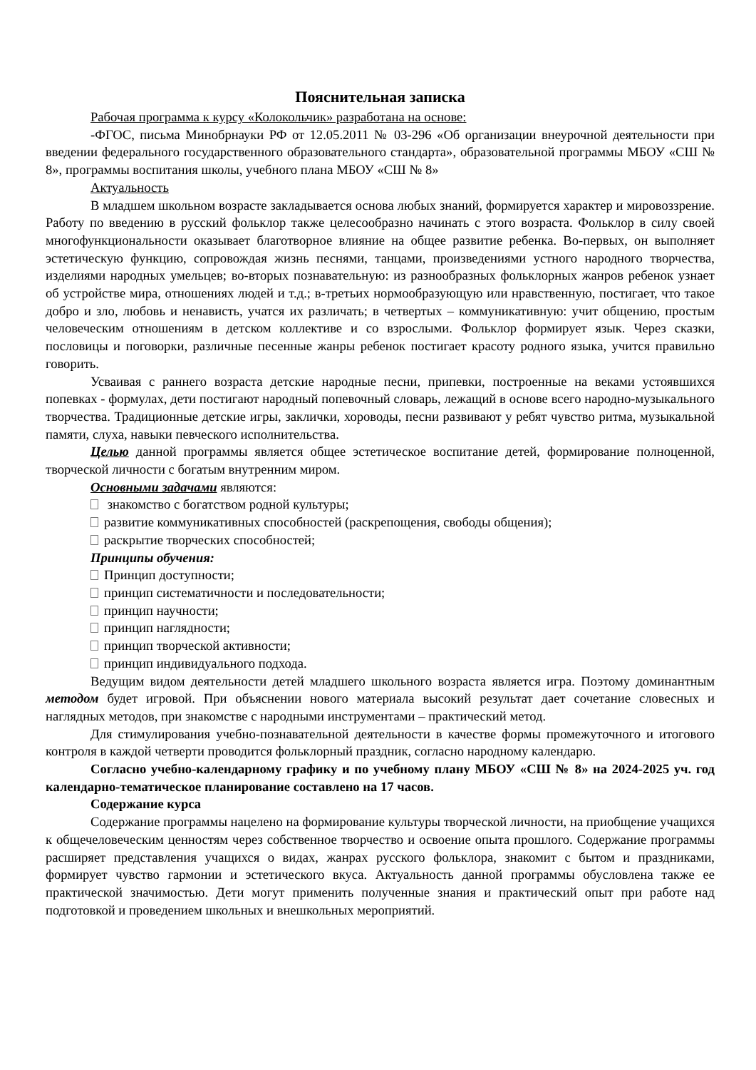Пояснительная записка
Рабочая программа к курсу «Колокольчик» разработана на основе:
-ФГОС, письма Минобрнауки РФ от 12.05.2011 № 03-296 «Об организации внеурочной деятельности при введении федерального государственного образовательного стандарта», образовательной программы МБОУ «СШ № 8», программы воспитания школы, учебного плана МБОУ «СШ № 8»
Актуальность
В младшем школьном возрасте закладывается основа любых знаний, формируется характер и мировоззрение. Работу по введению в русский фольклор также целесообразно начинать с этого возраста. Фольклор в силу своей многофункциональности оказывает благотворное влияние на общее развитие ребенка. Во-первых, он выполняет эстетическую функцию, сопровождая жизнь песнями, танцами, произведениями устного народного творчества, изделиями народных умельцев; во-вторых познавательную: из разнообразных фольклорных жанров ребенок узнает об устройстве мира, отношениях людей и т.д.; в-третьих нормообразующую или нравственную, постигает, что такое добро и зло, любовь и ненависть, учатся их различать; в четвертых – коммуникативную: учит общению, простым человеческим отношениям в детском коллективе и со взрослыми. Фольклор формирует язык. Через сказки, пословицы и поговорки, различные песенные жанры ребенок постигает красоту родного языка, учится правильно говорить.
Усваивая с раннего возраста детские народные песни, припевки, построенные на веками устоявшихся попевках - формулах, дети постигают народный попевочный словарь, лежащий в основе всего народно-музыкального творчества. Традиционные детские игры, заклички, хороводы, песни развивают у ребят чувство ритма, музыкальной памяти, слуха, навыки певческого исполнительства.
Целью данной программы является общее эстетическое воспитание детей, формирование полноценной, творческой личности с богатым внутренним миром.
Основными задачами являются:
знакомство с богатством родной культуры;
развитие коммуникативных способностей (раскрепощения, свободы общения);
раскрытие творческих способностей;
Принципы обучения:
Принцип доступности;
принцип систематичности и последовательности;
принцип научности;
принцип наглядности;
принцип творческой активности;
принцип индивидуального подхода.
Ведущим видом деятельности детей младшего школьного возраста является игра. Поэтому доминантным методом будет игровой. При объяснении нового материала высокий результат дает сочетание словесных и наглядных методов, при знакомстве с народными инструментами – практический метод.
Для стимулирования учебно-познавательной деятельности в качестве формы промежуточного и итогового контроля в каждой четверти проводится фольклорный праздник, согласно народному календарю.
Согласно учебно-календарному графику и по учебному плану МБОУ «СШ № 8» на 2024-2025 уч. год календарно-тематическое планирование составлено на 17 часов.
Содержание курса
Содержание программы нацелено на формирование культуры творческой личности, на приобщение учащихся к общечеловеческим ценностям через собственное творчество и освоение опыта прошлого. Содержание программы расширяет представления учащихся о видах, жанрах русского фольклора, знакомит с бытом и праздниками, формирует чувство гармонии и эстетического вкуса. Актуальность данной программы обусловлена также ее практической значимостью. Дети могут применить полученные знания и практический опыт при работе над подготовкой и проведением школьных и внешкольных мероприятий.